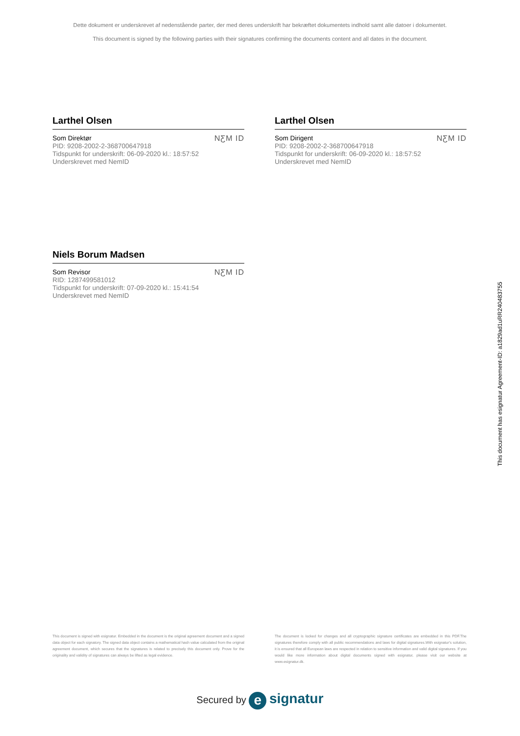Dette dokument er underskrevet af nedenstående parter, der med deres underskrift har bekræftet dokumentets indhold samt alle datoer i dokumentet.
This document is signed by the following parties with their signatures confirming the documents content and all dates in the document.
Larthel Olsen
Som Direktør
PID: 9208-2002-2-368700647918
Tidspunkt for underskrift: 06-09-2020 kl.: 18:57:52
Underskrevet med NemID
NƸM ID
Larthel Olsen
Som Dirigent
PID: 9208-2002-2-368700647918
Tidspunkt for underskrift: 06-09-2020 kl.: 18:57:52
Underskrevet med NemID
NƸM ID
Niels Borum Madsen
Som Revisor
RID: 1287499581012
Tidspunkt for underskrift: 07-09-2020 kl.: 15:41:54
Underskrevet med NemID
NƸM ID
This document has esignatur Agreement-ID: a1829ad1uRR240483755
This document is signed with esignatur. Embedded in the document is the original agreement document and a signed data object for each signatory. The signed data object contains a mathematical hash value calculated from the original agreement document, which secures that the signatures is related to precisely this document only. Prove for the originality and validity of signatures can always be lifted as legal evidence.
The document is locked for changes and all cryptographic signature certificates are embedded in this PDF.The signatures therefore comply with all public recommendations and laws for digital signatures.With esignatur's solution, it is ensured that all European laws are respected in relation to sensitive information and valid digital signatures. If you would like more information about digital documents signed with esignatur, please visit our website at www.esignatur.dk.
Secured by e signatur